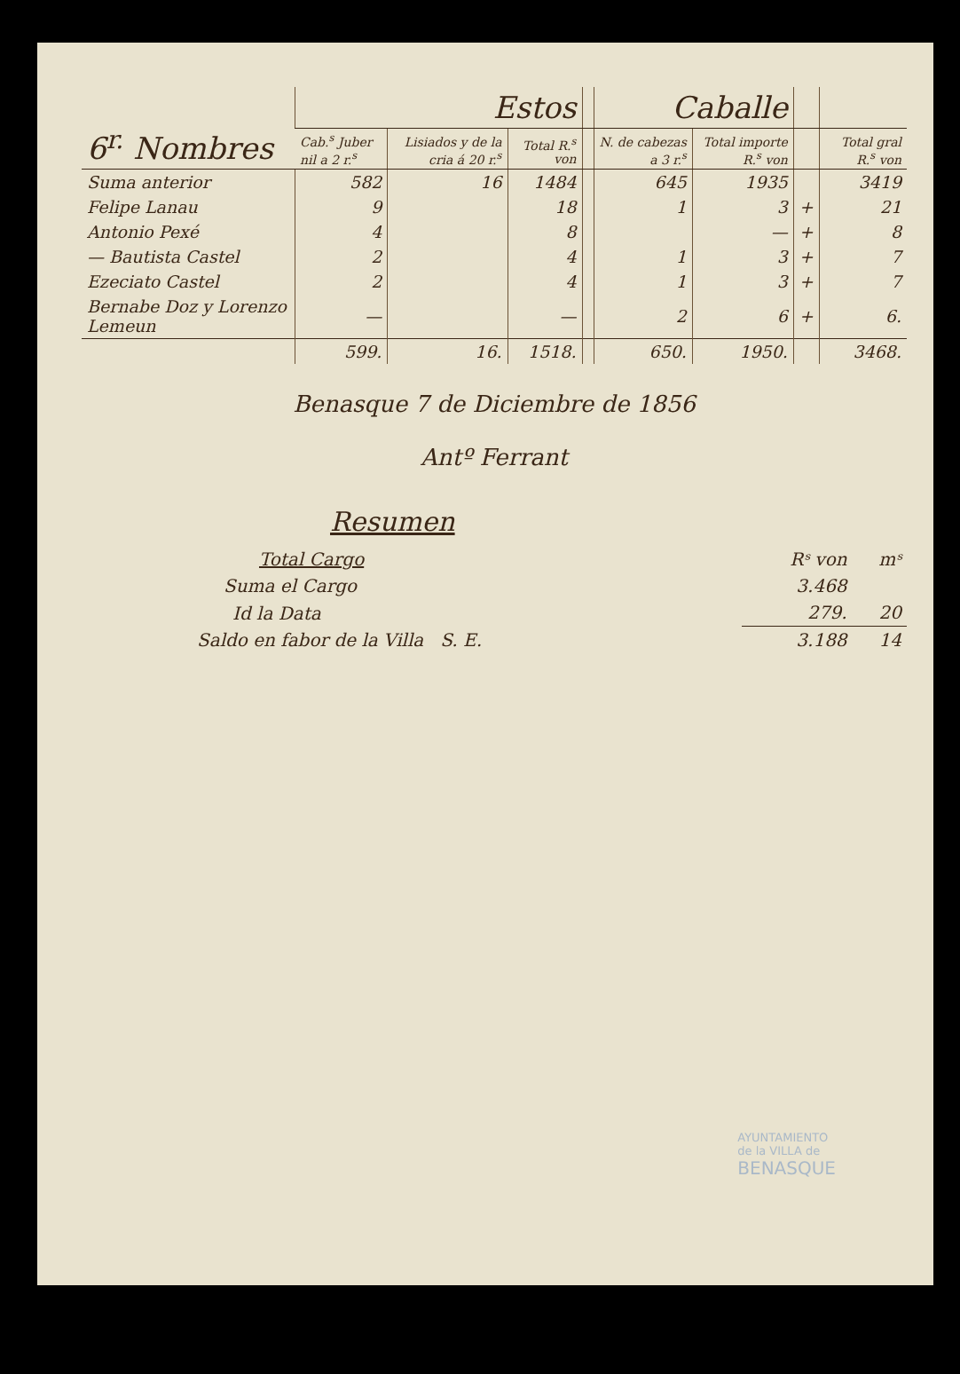| 6<sup>r.</sup> Nombres | Estos | | | | Caballe | | | |
| --- | --- | --- | --- | --- | --- | --- | --- | --- |
| | Cab.<sup>s</sup> Juber nil a 2 r.<sup>s</sup> | Lisiados y de la cria á 20 r.<sup>s</sup> | Total R.<sup>s</sup> von | | N. de cabezas a 3 r.<sup>s</sup> | Total importe R.<sup>s</sup> von | | Total gral R.<sup>s</sup> von |
| Suma anterior | 582 | 16 | 1484 | | 645 | 1935 | | 3419 |
| Felipe Lanau | 9 | | 18 | | 1 | 3 | + | 21 |
| Antonio Pexé | 4 | | 8 | | | — | + | 8 |
| — Bautista Castel | 2 | | 4 | | 1 | 3 | + | 7 |
| Ezeciato Castel | 2 | | 4 | | 1 | 3 | + | 7 |
| Bernabe Doz y Lorenzo Lemeun | — | | — | | 2 | 6 | + | 6. |
| | 599. | 16. | 1518. | | 650. | 1950. | | 3468. |
Benasque 7 de Diciembre de 1856
Antº Ferrant
Resumen
| Total Cargo | Rˢ von | mˢ |
| Suma el Cargo | 3.468 | |
| Id la Data | 279. | 20 |
| Saldo en fabor de la Villa S. E. | 3.188 | 14 |
AYUNTAMIENTO
de la VILLA de
BENASQUE